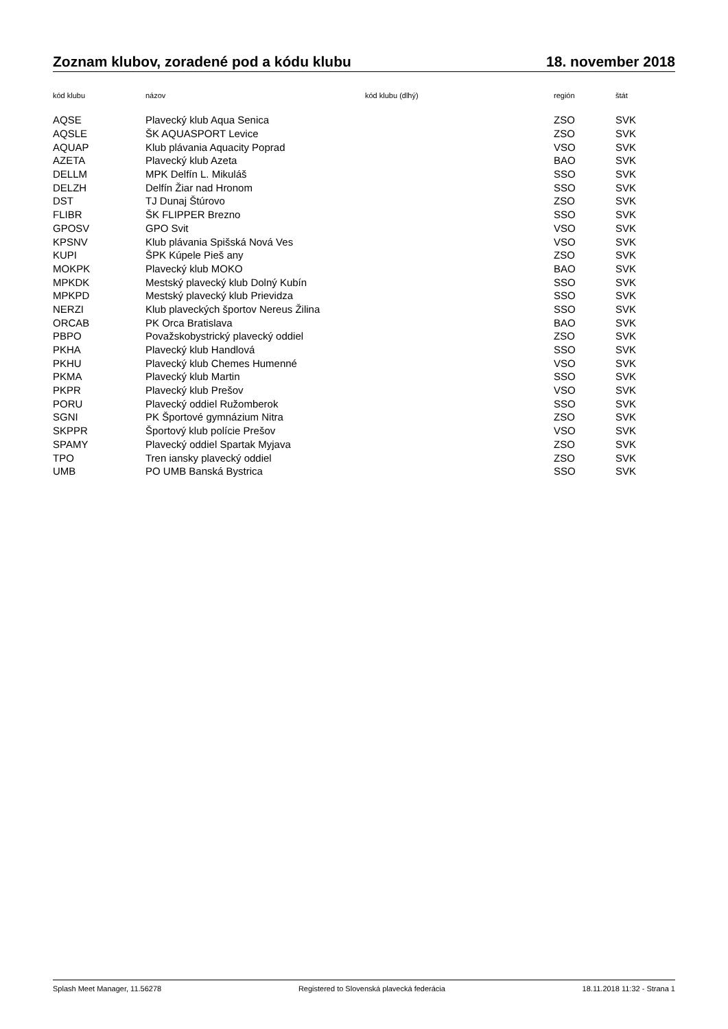Zoznam klubov, zoradené pod a kódu klubu 18. november 2018
| kód klubu | názov | kód klubu (dlhý) | región | štát |
| --- | --- | --- | --- | --- |
| AQSE | Plavecký klub Aqua Senica | | ZSO | SVK |
| AQSLE | ŠK AQUASPORT Levice | | ZSO | SVK |
| AQUAP | Klub plávania Aquacity Poprad | | VSO | SVK |
| AZETA | Plavecký klub Azeta | | BAO | SVK |
| DELLM | MPK Delfín L. Mikuláš | | SSO | SVK |
| DELZH | Delfín Žiar nad Hronom | | SSO | SVK |
| DST | TJ Dunaj Štúrovo | | ZSO | SVK |
| FLIBR | ŠK FLIPPER Brezno | | SSO | SVK |
| GPOSV | GPO Svit | | VSO | SVK |
| KPSNV | Klub plávania Spišská Nová Ves | | VSO | SVK |
| KUPI | ŠPK Kúpele Pieš any | | ZSO | SVK |
| MOKPK | Plavecký klub MOKO | | BAO | SVK |
| MPKDK | Mestský plavecký klub Dolný Kubín | | SSO | SVK |
| MPKPD | Mestský plavecký klub Prievidza | | SSO | SVK |
| NERZI | Klub plaveckých športov Nereus Žilina | | SSO | SVK |
| ORCAB | PK Orca Bratislava | | BAO | SVK |
| PBPO | Považskobystrický plavecký oddiel | | ZSO | SVK |
| PKHA | Plavecký klub Handlová | | SSO | SVK |
| PKHU | Plavecký klub Chemes Humenné | | VSO | SVK |
| PKMA | Plavecký klub Martin | | SSO | SVK |
| PKPR | Plavecký klub Prešov | | VSO | SVK |
| PORU | Plavecký oddiel Ružomberok | | SSO | SVK |
| SGNI | PK Športové gymnázium Nitra | | ZSO | SVK |
| SKPPR | Športový klub polície Prešov | | VSO | SVK |
| SPAMY | Plavecký oddiel Spartak Myjava | | ZSO | SVK |
| TPO | Tren iansky plavecký oddiel | | ZSO | SVK |
| UMB | PO UMB Banská Bystrica | | SSO | SVK |
Splash Meet Manager, 11.56278 Registered to Slovenská plavecká federácia 18.11.2018 11:32 - Strana 1